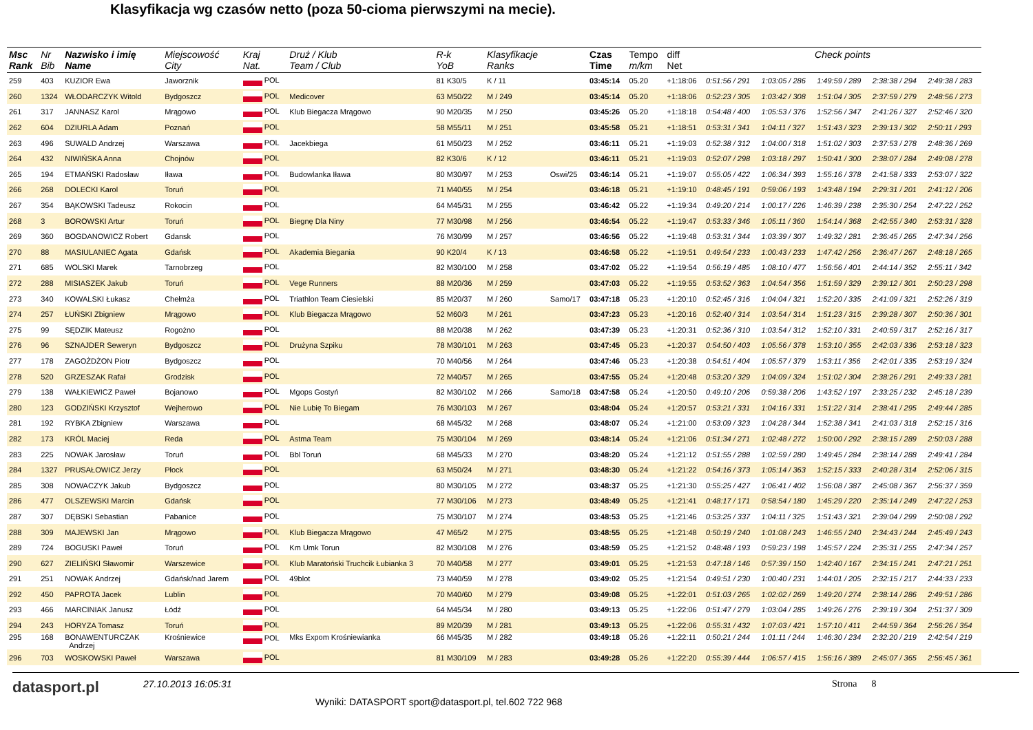Klasyfikacja wg czasów netto (poza 50-cioma pierwszymi na mecie).
| Msc Rank | Nr Bib | Nazwisko i imię Name | Miejscowość City | Kraj Nat. | Druż / Klub Team / Club | R-k YoB | Klasyfikacje Ranks | | Czas Time | Tempo m/km | diff Net | Check points | | | | |
| --- | --- | --- | --- | --- | --- | --- | --- | --- | --- | --- | --- | --- | --- | --- | --- | --- |
| 259 | 403 | KUZIOR Ewa | Jaworznik | POL | | 81 K30/5 | K / 11 | | 03:45:14 | 05.20 | +1:18:06 | 0:51:56 / 291 | 1:03:05 / 286 | 1:49:59 / 289 | 2:38:38 / 294 | 2:49:38 / 283 |
| 260 | 1324 | WŁODARCZYK Witold | Bydgoszcz | POL | Medicover | 63 M50/22 | M / 249 | | 03:45:14 | 05.20 | +1:18:06 | 0:52:23 / 305 | 1:03:42 / 308 | 1:51:04 / 305 | 2:37:59 / 279 | 2:48:56 / 273 |
| 261 | 317 | JANNASZ Karol | Mrągowo | POL | Klub Biegacza Mrągowo | 90 M20/35 | M / 250 | | 03:45:26 | 05.20 | +1:18:18 | 0:54:48 / 400 | 1:05:53 / 376 | 1:52:56 / 347 | 2:41:26 / 327 | 2:52:46 / 320 |
| 262 | 604 | DZIURLA Adam | Poznań | POL | | 58 M55/11 | M / 251 | | 03:45:58 | 05.21 | +1:18:51 | 0:53:31 / 341 | 1:04:11 / 327 | 1:51:43 / 323 | 2:39:13 / 302 | 2:50:11 / 293 |
| 263 | 496 | SUWALD Andrzej | Warszawa | POL | Jacekbiega | 61 M50/23 | M / 252 | | 03:46:11 | 05.21 | +1:19:03 | 0:52:38 / 312 | 1:04:00 / 318 | 1:51:02 / 303 | 2:37:53 / 278 | 2:48:36 / 269 |
| 264 | 432 | NIWIŃSKA Anna | Chojnów | POL | | 82 K30/6 | K / 12 | | 03:46:11 | 05.21 | +1:19:03 | 0:52:07 / 298 | 1:03:18 / 297 | 1:50:41 / 300 | 2:38:07 / 284 | 2:49:08 / 278 |
| 265 | 194 | ETMAŃSKI Radosław | Iława | POL | Budowlanka Iława | 80 M30/97 | M / 253 | Oswi/25 | 03:46:14 | 05.21 | +1:19:07 | 0:55:05 / 422 | 1:06:34 / 393 | 1:55:16 / 378 | 2:41:58 / 333 | 2:53:07 / 322 |
| 266 | 268 | DOLECKI Karol | Toruń | POL | | 71 M40/55 | M / 254 | | 03:46:18 | 05.21 | +1:19:10 | 0:48:45 / 191 | 0:59:06 / 193 | 1:43:48 / 194 | 2:29:31 / 201 | 2:41:12 / 206 |
| 267 | 354 | BĄKOWSKI Tadeusz | Rokocin | POL | | 64 M45/31 | M / 255 | | 03:46:42 | 05.22 | +1:19:34 | 0:49:20 / 214 | 1:00:17 / 226 | 1:46:39 / 238 | 2:35:30 / 254 | 2:47:22 / 252 |
| 268 | 3 | BOROWSKI Artur | Toruń | POL | Biegnę Dla Niny | 77 M30/98 | M / 256 | | 03:46:54 | 05.22 | +1:19:47 | 0:53:33 / 346 | 1:05:11 / 360 | 1:54:14 / 368 | 2:42:55 / 340 | 2:53:31 / 328 |
| 269 | 360 | BOGDANOWICZ Robert | Gdansk | POL | | 76 M30/99 | M / 257 | | 03:46:56 | 05.22 | +1:19:48 | 0:53:31 / 344 | 1:03:39 / 307 | 1:49:32 / 281 | 2:36:45 / 265 | 2:47:34 / 256 |
| 270 | 88 | MASIULANIEC Agata | Gdańsk | POL | Akademia Biegania | 90 K20/4 | K / 13 | | 03:46:58 | 05.22 | +1:19:51 | 0:49:54 / 233 | 1:00:43 / 233 | 1:47:42 / 256 | 2:36:47 / 267 | 2:48:18 / 265 |
| 271 | 685 | WOLSKI Marek | Tarnobrzeg | POL | | 82 M30/100 | M / 258 | | 03:47:02 | 05.22 | +1:19:54 | 0:56:19 / 485 | 1:08:10 / 477 | 1:56:56 / 401 | 2:44:14 / 352 | 2:55:11 / 342 |
| 272 | 288 | MISIASZEK Jakub | Toruń | POL | Vege Runners | 88 M20/36 | M / 259 | | 03:47:03 | 05.22 | +1:19:55 | 0:53:52 / 363 | 1:04:54 / 356 | 1:51:59 / 329 | 2:39:12 / 301 | 2:50:23 / 298 |
| 273 | 340 | KOWALSKI Łukasz | Chełmża | POL | Triathlon Team Ciesielski | 85 M20/37 | M / 260 | Samo/17 | 03:47:18 | 05.23 | +1:20:10 | 0:52:45 / 316 | 1:04:04 / 321 | 1:52:20 / 335 | 2:41:09 / 321 | 2:52:26 / 319 |
| 274 | 257 | ŁUŃSKI Zbigniew | Mrągowo | POL | Klub Biegacza Mrągowo | 52 M60/3 | M / 261 | | 03:47:23 | 05.23 | +1:20:16 | 0:52:40 / 314 | 1:03:54 / 314 | 1:51:23 / 315 | 2:39:28 / 307 | 2:50:36 / 301 |
| 275 | 99 | SĘDZIK Mateusz | Rogożno | POL | | 88 M20/38 | M / 262 | | 03:47:39 | 05.23 | +1:20:31 | 0:52:36 / 310 | 1:03:54 / 312 | 1:52:10 / 331 | 2:40:59 / 317 | 2:52:16 / 317 |
| 276 | 96 | SZNAJDER Seweryn | Bydgoszcz | POL | Drużyna Szpiku | 78 M30/101 | M / 263 | | 03:47:45 | 05.23 | +1:20:37 | 0:54:50 / 403 | 1:05:56 / 378 | 1:53:10 / 355 | 2:42:03 / 336 | 2:53:18 / 323 |
| 277 | 178 | ZAGOŻDŻON Piotr | Bydgoszcz | POL | | 70 M40/56 | M / 264 | | 03:47:46 | 05.23 | +1:20:38 | 0:54:51 / 404 | 1:05:57 / 379 | 1:53:11 / 356 | 2:42:01 / 335 | 2:53:19 / 324 |
| 278 | 520 | GRZESZAK Rafał | Grodzisk | POL | | 72 M40/57 | M / 265 | | 03:47:55 | 05.24 | +1:20:48 | 0:53:20 / 329 | 1:04:09 / 324 | 1:51:02 / 304 | 2:38:26 / 291 | 2:49:33 / 281 |
| 279 | 138 | WAŁKIEWICZ Paweł | Bojanowo | POL | Mgops Gostyń | 82 M30/102 | M / 266 | Samo/18 | 03:47:58 | 05.24 | +1:20:50 | 0:49:10 / 206 | 0:59:38 / 206 | 1:43:52 / 197 | 2:33:25 / 232 | 2:45:18 / 239 |
| 280 | 123 | GODZIŃSKI Krzysztof | Wejherowo | POL | Nie Lubię To Biegam | 76 M30/103 | M / 267 | | 03:48:04 | 05.24 | +1:20:57 | 0:53:21 / 331 | 1:04:16 / 331 | 1:51:22 / 314 | 2:38:41 / 295 | 2:49:44 / 285 |
| 281 | 192 | RYBKA Zbigniew | Warszawa | POL | | 68 M45/32 | M / 268 | | 03:48:07 | 05.24 | +1:21:00 | 0:53:09 / 323 | 1:04:28 / 344 | 1:52:38 / 341 | 2:41:03 / 318 | 2:52:15 / 316 |
| 282 | 173 | KRÓL Maciej | Reda | POL | Astma Team | 75 M30/104 | M / 269 | | 03:48:14 | 05.24 | +1:21:06 | 0:51:34 / 271 | 1:02:48 / 272 | 1:50:00 / 292 | 2:38:15 / 289 | 2:50:03 / 288 |
| 283 | 225 | NOWAK Jarosław | Toruń | POL | Bbl Toruń | 68 M45/33 | M / 270 | | 03:48:20 | 05.24 | +1:21:12 | 0:51:55 / 288 | 1:02:59 / 280 | 1:49:45 / 284 | 2:38:14 / 288 | 2:49:41 / 284 |
| 284 | 1327 | PRUSAŁOWICZ Jerzy | Płock | POL | | 63 M50/24 | M / 271 | | 03:48:30 | 05.24 | +1:21:22 | 0:54:16 / 373 | 1:05:14 / 363 | 1:52:15 / 333 | 2:40:28 / 314 | 2:52:06 / 315 |
| 285 | 308 | NOWACZYK Jakub | Bydgoszcz | POL | | 80 M30/105 | M / 272 | | 03:48:37 | 05.25 | +1:21:30 | 0:55:25 / 427 | 1:06:41 / 402 | 1:56:08 / 387 | 2:45:08 / 367 | 2:56:37 / 359 |
| 286 | 477 | OLSZEWSKI Marcin | Gdańsk | POL | | 77 M30/106 | M / 273 | | 03:48:49 | 05.25 | +1:21:41 | 0:48:17 / 171 | 0:58:54 / 180 | 1:45:29 / 220 | 2:35:14 / 249 | 2:47:22 / 253 |
| 287 | 307 | DĘBSKI Sebastian | Pabanice | POL | | 75 M30/107 | M / 274 | | 03:48:53 | 05.25 | +1:21:46 | 0:53:25 / 337 | 1:04:11 / 325 | 1:51:43 / 321 | 2:39:04 / 299 | 2:50:08 / 292 |
| 288 | 309 | MAJEWSKI Jan | Mrągowo | POL | Klub Biegacza Mrągowo | 47 M65/2 | M / 275 | | 03:48:55 | 05.25 | +1:21:48 | 0:50:19 / 240 | 1:01:08 / 243 | 1:46:55 / 240 | 2:34:43 / 244 | 2:45:49 / 243 |
| 289 | 724 | BOGUSKI Paweł | Toruń | POL | Km Umk Torun | 82 M30/108 | M / 276 | | 03:48:59 | 05.25 | +1:21:52 | 0:48:48 / 193 | 0:59:23 / 198 | 1:45:57 / 224 | 2:35:31 / 255 | 2:47:34 / 257 |
| 290 | 627 | ZIELIŃSKI Sławomir | Warszewice | POL | Klub Maratoński Truchcik Łubianka 3 | 70 M40/58 | M / 277 | | 03:49:01 | 05.25 | +1:21:53 | 0:47:18 / 146 | 0:57:39 / 150 | 1:42:40 / 167 | 2:34:15 / 241 | 2:47:21 / 251 |
| 291 | 251 | NOWAK Andrzej | Gdańsk/nad Jarem | POL | 49blot | 73 M40/59 | M / 278 | | 03:49:02 | 05.25 | +1:21:54 | 0:49:51 / 230 | 1:00:40 / 231 | 1:44:01 / 205 | 2:32:15 / 217 | 2:44:33 / 233 |
| 292 | 450 | PAPROTA Jacek | Lublin | POL | | 70 M40/60 | M / 279 | | 03:49:08 | 05.25 | +1:22:01 | 0:51:03 / 265 | 1:02:02 / 269 | 1:49:20 / 274 | 2:38:14 / 286 | 2:49:51 / 286 |
| 293 | 466 | MARCINIAK Janusz | Łódź | POL | | 64 M45/34 | M / 280 | | 03:49:13 | 05.25 | +1:22:06 | 0:51:47 / 279 | 1:03:04 / 285 | 1:49:26 / 276 | 2:39:19 / 304 | 2:51:37 / 309 |
| 294 | 243 | HORYZA Tomasz | Toruń | POL | | 89 M20/39 | M / 281 | | 03:49:13 | 05.25 | +1:22:06 | 0:55:31 / 432 | 1:07:03 / 421 | 1:57:10 / 411 | 2:44:59 / 364 | 2:56:26 / 354 |
| 295 | 168 | BONAWENTURCZAK Andrzej | Krośniewice | POL | Mks Expom Krośniewianka | 66 M45/35 | M / 282 | | 03:49:18 | 05.26 | +1:22:11 | 0:50:21 / 244 | 1:01:11 / 244 | 1:46:30 / 234 | 2:32:20 / 219 | 2:42:54 / 219 |
| 296 | 703 | WOSKOWSKI Paweł | Warszawa | POL | | 81 M30/109 | M / 283 | | 03:49:28 | 05.26 | +1:22:20 | 0:55:39 / 444 | 1:06:57 / 415 | 1:56:16 / 389 | 2:45:07 / 365 | 2:56:45 / 361 |
datasport.pl
27.10.2013 16:05:31
Wyniki: DATASPORT sport@datasport.pl, tel.602 722 968
Strona 8